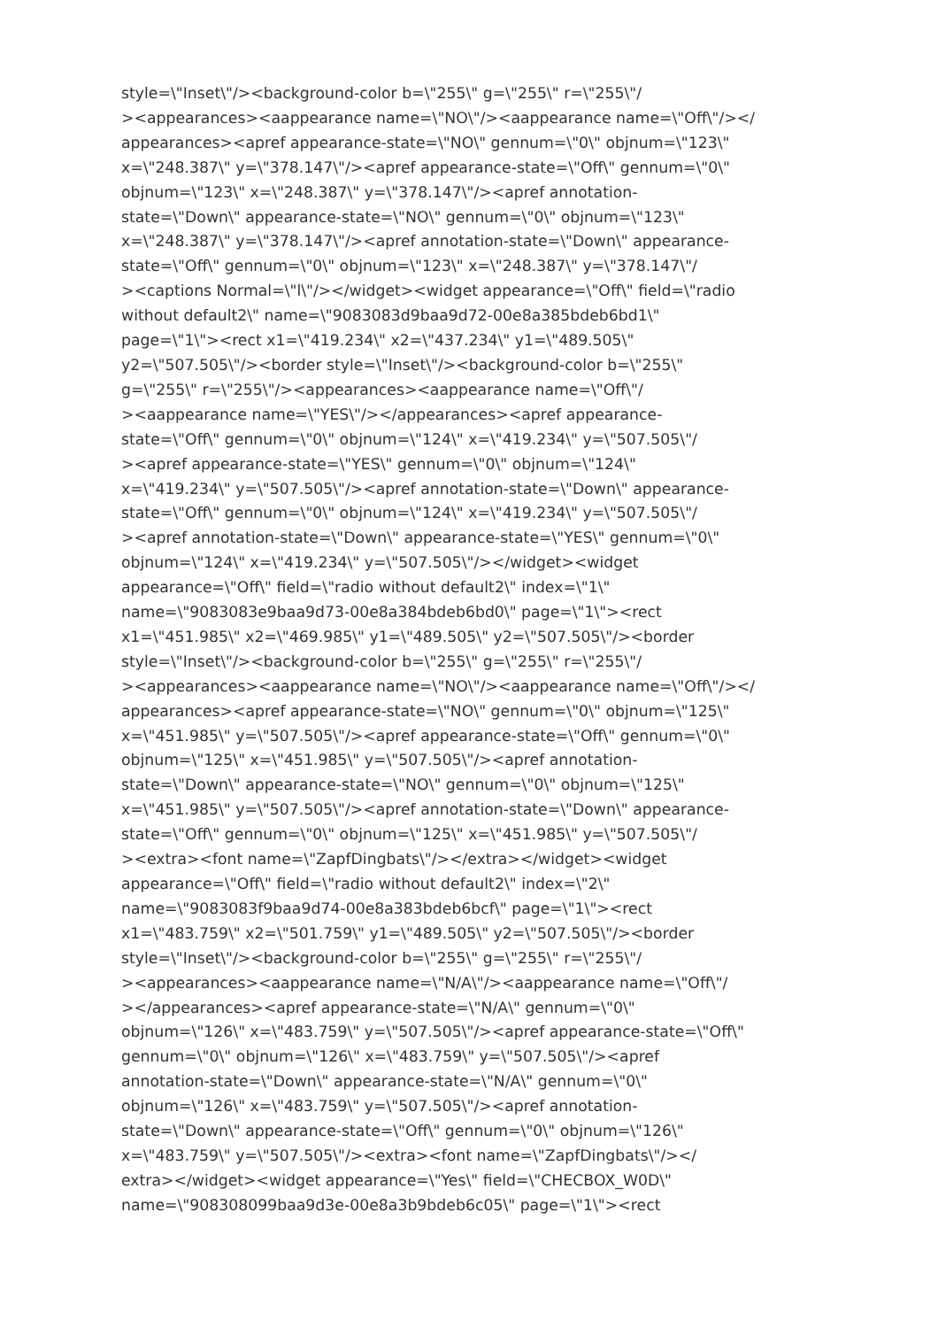style=\"Inset\"/><background-color b=\"255\" g=\"255\" r=\"255\"/
><appearances><aappearance name=\"NO\"/><aappearance name=\"Off\"/></
appearances><apref appearance-state=\"NO\" gennum=\"0\" objnum=\"123\"
x=\"248.387\" y=\"378.147\"/><apref appearance-state=\"Off\" gennum=\"0\"
objnum=\"123\" x=\"248.387\" y=\"378.147\"/><apref annotation-
state=\"Down\" appearance-state=\"NO\" gennum=\"0\" objnum=\"123\"
x=\"248.387\" y=\"378.147\"/><apref annotation-state=\"Down\" appearance-
state=\"Off\" gennum=\"0\" objnum=\"123\" x=\"248.387\" y=\"378.147\"/
><captions Normal=\"l\"/></widget><widget appearance=\"Off\" field=\"radio
without default2\" name=\"9083083d9baa9d72-00e8a385bdeb6bd1\"
page=\"1\"><rect x1=\"419.234\" x2=\"437.234\" y1=\"489.505\"
y2=\"507.505\"/><border style=\"Inset\"/><background-color b=\"255\"
g=\"255\" r=\"255\"/><appearances><aappearance name=\"Off\"/
><aappearance name=\"YES\"/></appearances><apref appearance-
state=\"Off\" gennum=\"0\" objnum=\"124\" x=\"419.234\" y=\"507.505\"/
><apref appearance-state=\"YES\" gennum=\"0\" objnum=\"124\"
x=\"419.234\" y=\"507.505\"/><apref annotation-state=\"Down\" appearance-
state=\"Off\" gennum=\"0\" objnum=\"124\" x=\"419.234\" y=\"507.505\"/
><apref annotation-state=\"Down\" appearance-state=\"YES\" gennum=\"0\"
objnum=\"124\" x=\"419.234\" y=\"507.505\"/></widget><widget
appearance=\"Off\" field=\"radio without default2\" index=\"1\"
name=\"9083083e9baa9d73-00e8a384bdeb6bd0\" page=\"1\"><rect
x1=\"451.985\" x2=\"469.985\" y1=\"489.505\" y2=\"507.505\"/><border
style=\"Inset\"/><background-color b=\"255\" g=\"255\" r=\"255\"/
><appearances><aappearance name=\"NO\"/><aappearance name=\"Off\"/></
appearances><apref appearance-state=\"NO\" gennum=\"0\" objnum=\"125\"
x=\"451.985\" y=\"507.505\"/><apref appearance-state=\"Off\" gennum=\"0\"
objnum=\"125\" x=\"451.985\" y=\"507.505\"/><apref annotation-
state=\"Down\" appearance-state=\"NO\" gennum=\"0\" objnum=\"125\"
x=\"451.985\" y=\"507.505\"/><apref annotation-state=\"Down\" appearance-
state=\"Off\" gennum=\"0\" objnum=\"125\" x=\"451.985\" y=\"507.505\"/
><extra><font name=\"ZapfDingbats\"/></extra></widget><widget
appearance=\"Off\" field=\"radio without default2\" index=\"2\"
name=\"9083083f9baa9d74-00e8a383bdeb6bcf\" page=\"1\"><rect
x1=\"483.759\" x2=\"501.759\" y1=\"489.505\" y2=\"507.505\"/><border
style=\"Inset\"/><background-color b=\"255\" g=\"255\" r=\"255\"/
><appearances><aappearance name=\"N/A\"/><aappearance name=\"Off\"/
></appearances><apref appearance-state=\"N/A\" gennum=\"0\"
objnum=\"126\" x=\"483.759\" y=\"507.505\"/><apref appearance-state=\"Off\"
gennum=\"0\" objnum=\"126\" x=\"483.759\" y=\"507.505\"/><apref
annotation-state=\"Down\" appearance-state=\"N/A\" gennum=\"0\"
objnum=\"126\" x=\"483.759\" y=\"507.505\"/><apref annotation-
state=\"Down\" appearance-state=\"Off\" gennum=\"0\" objnum=\"126\"
x=\"483.759\" y=\"507.505\"/><extra><font name=\"ZapfDingbats\"/></
extra></widget><widget appearance=\"Yes\" field=\"CHECBOX_W0D\"
name=\"908308099baa9d3e-00e8a3b9bdeb6c05\" page=\"1\"><rect